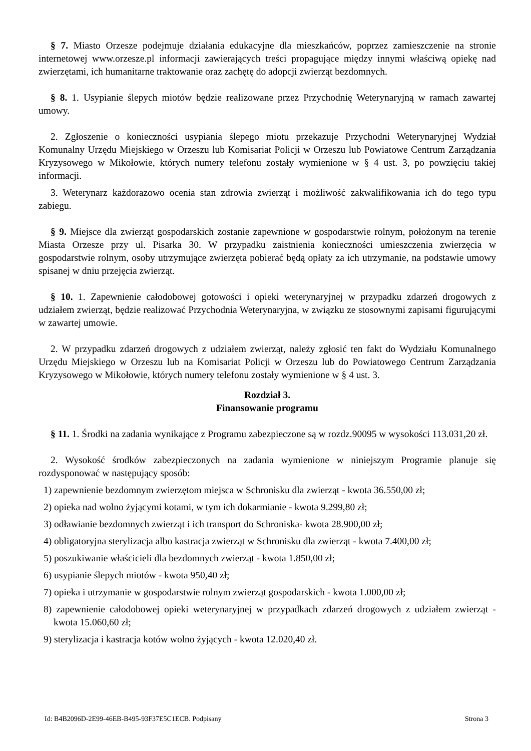§ 7. Miasto Orzesze podejmuje działania edukacyjne dla mieszkańców, poprzez zamieszczenie na stronie internetowej www.orzesze.pl informacji zawierających treści propagujące między innymi właściwą opiekę nad zwierzętami, ich humanitarne traktowanie oraz zachętę do adopcji zwierząt bezdomnych.
§ 8. 1. Usypianie ślepych miotów będzie realizowane przez Przychodnię Weterynaryjną w ramach zawartej umowy.
2. Zgłoszenie o konieczności usypiania ślepego miotu przekazuje Przychodni Weterynaryjnej Wydział Komunalny Urzędu Miejskiego w Orzeszu lub Komisariat Policji w Orzeszu lub Powiatowe Centrum Zarządzania Kryzysowego w Mikołowie, których numery telefonu zostały wymienione w § 4 ust. 3, po powzięciu takiej informacji.
3. Weterynarz każdorazowo ocenia stan zdrowia zwierząt i możliwość zakwalifikowania ich do tego typu zabiegu.
§ 9. Miejsce dla zwierząt gospodarskich zostanie zapewnione w gospodarstwie rolnym, położonym na terenie Miasta Orzesze przy ul. Pisarka 30. W przypadku zaistnienia konieczności umieszczenia zwierzęcia w gospodarstwie rolnym, osoby utrzymujące zwierzęta pobierać będą opłaty za ich utrzymanie, na podstawie umowy spisanej w dniu przejęcia zwierząt.
§ 10. 1. Zapewnienie całodobowej gotowości i opieki weterynaryjnej w przypadku zdarzeń drogowych z udziałem zwierząt, będzie realizować Przychodnia Weterynaryjna, w związku ze stosownymi zapisami figurującymi w zawartej umowie.
2. W przypadku zdarzeń drogowych z udziałem zwierząt, należy zgłosić ten fakt do Wydziału Komunalnego Urzędu Miejskiego w Orzeszu lub na Komisariat Policji w Orzeszu lub do Powiatowego Centrum Zarządzania Kryzysowego w Mikołowie, których numery telefonu zostały wymienione w § 4 ust. 3.
Rozdział 3.
Finansowanie programu
§ 11. 1. Środki na zadania wynikające z Programu zabezpieczone są w rozdz.90095 w wysokości 113.031,20 zł.
2. Wysokość środków zabezpieczonych na zadania wymienione w niniejszym Programie planuje się rozdysponować w następujący sposób:
1) zapewnienie bezdomnym zwierzętom miejsca w Schronisku dla zwierząt - kwota 36.550,00 zł;
2) opieka nad wolno żyjącymi kotami, w tym ich dokarmianie - kwota 9.299,80 zł;
3) odławianie bezdomnych zwierząt i ich transport do Schroniska- kwota 28.900,00 zł;
4) obligatoryjna sterylizacja albo kastracja zwierząt w Schronisku dla zwierząt - kwota 7.400,00 zł;
5) poszukiwanie właścicieli dla bezdomnych zwierząt - kwota 1.850,00 zł;
6) usypianie ślepych miotów - kwota 950,40 zł;
7) opieka i utrzymanie w gospodarstwie rolnym zwierząt gospodarskich - kwota 1.000,00 zł;
8) zapewnienie całodobowej opieki weterynaryjnej w przypadkach zdarzeń drogowych z udziałem zwierząt - kwota 15.060,60 zł;
9) sterylizacja i kastracja kotów wolno żyjących - kwota 12.020,40 zł.
Id: B4B2096D-2E99-46EB-B495-93F37E5C1ECB. Podpisany Strona 3